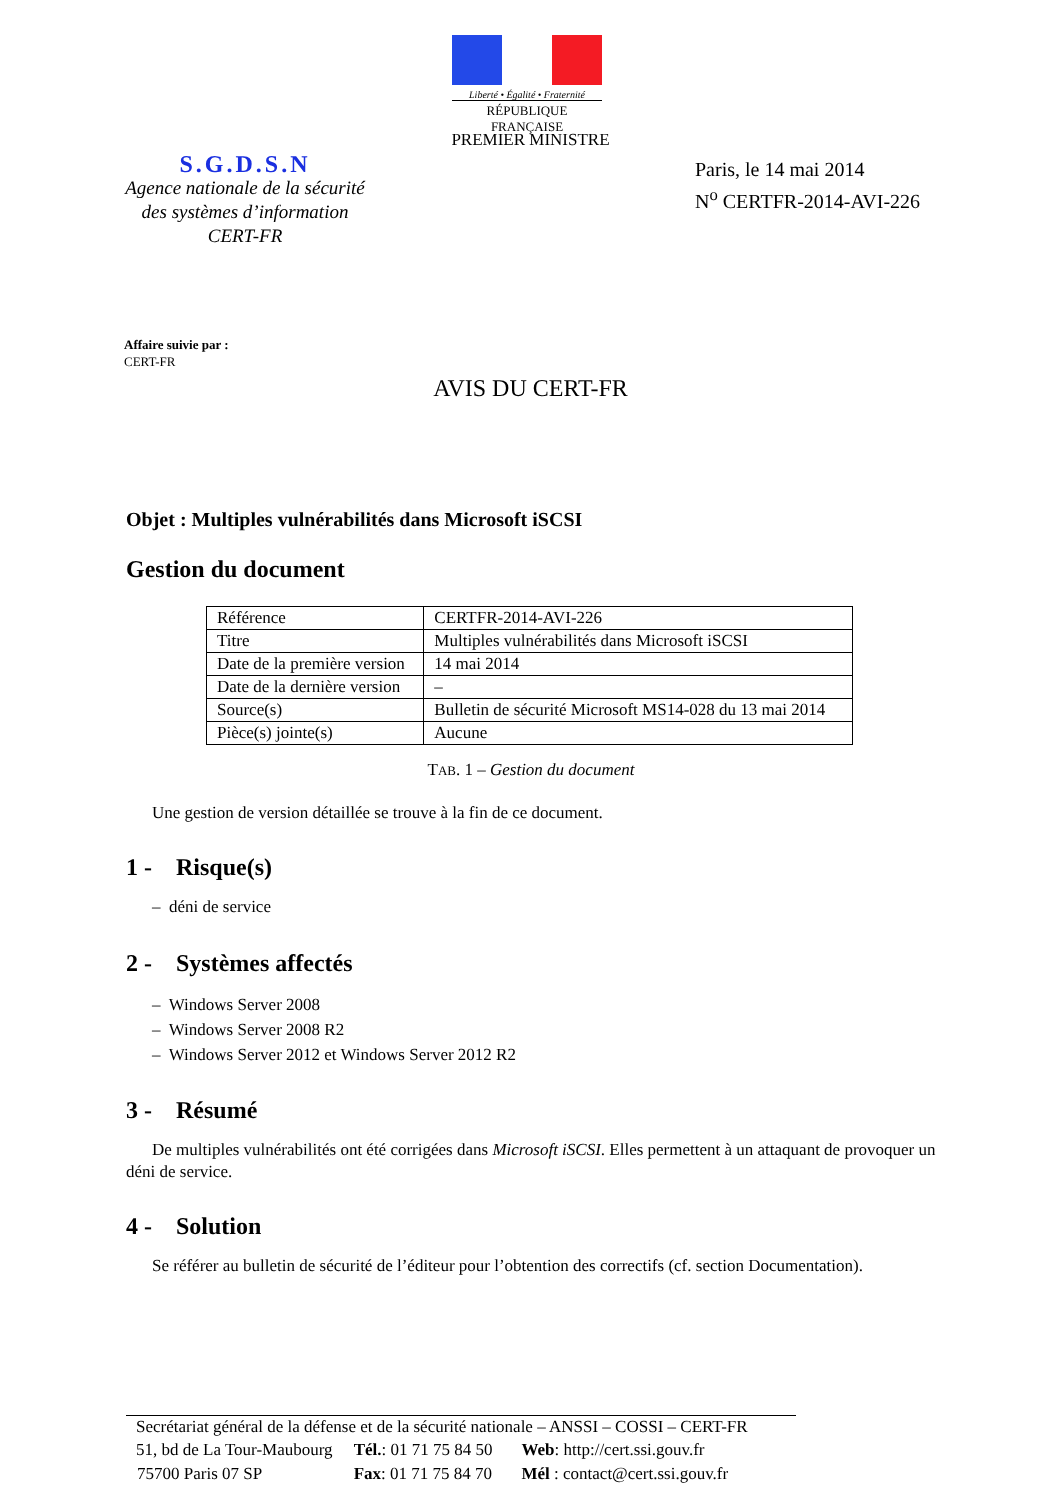Liberté • Égalité • Fraternité
RÉPUBLIQUE FRANÇAISE
PREMIER MINISTRE
S.G.D.S.N
Agence nationale de la sécurité
des systèmes d’information
CERT-FR
Paris, le 14 mai 2014
N<sup>o</sup> CERTFR-2014-AVI-226
Affaire suivie par :
CERT-FR
AVIS DU CERT-FR
Objet : Multiples vulnérabilités dans Microsoft iSCSI
Gestion du document
| Référence | CERTFR-2014-AVI-226 |
| Titre | Multiples vulnérabilités dans Microsoft iSCSI |
| Date de la première version | 14 mai 2014 |
| Date de la dernière version | – |
| Source(s) | Bulletin de sécurité Microsoft MS14-028 du 13 mai 2014 |
| Pièce(s) jointe(s) | Aucune |
TAB. 1 – Gestion du document
Une gestion de version détaillée se trouve à la fin de ce document.
1 - Risque(s)
– déni de service
2 - Systèmes affectés
– Windows Server 2008
– Windows Server 2008 R2
– Windows Server 2012 et Windows Server 2012 R2
3 - Résumé
De multiples vulnérabilités ont été corrigées dans Microsoft iSCSI. Elles permettent à un attaquant de provoquer un déni de service.
4 - Solution
Se référer au bulletin de sécurité de l’éditeur pour l’obtention des correctifs (cf. section Documentation).
Secrétariat général de la défense et de la sécurité nationale – ANSSI – COSSI – CERT-FR
| 51, bd de La Tour-Maubourg | Tél. : 01 71 75 84 50 | Web : http://cert.ssi.gouv.fr |
| 75700 Paris 07 SP | Fax : 01 71 75 84 70 | Mél : contact@cert.ssi.gouv.fr |